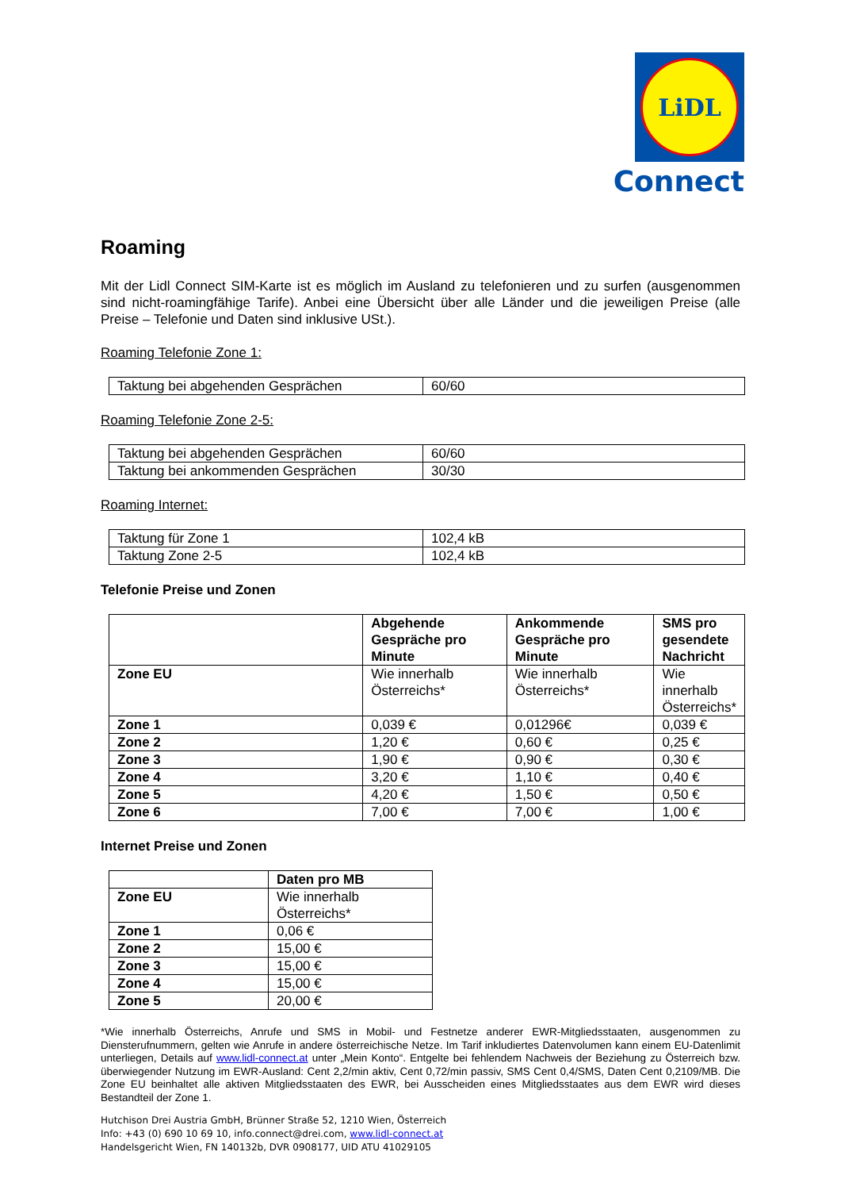LiDL
Connect
Roaming
Mit der Lidl Connect SIM-Karte ist es möglich im Ausland zu telefonieren und zu surfen (ausgenommen sind nicht-roamingfähige Tarife). Anbei eine Übersicht über alle Länder und die jeweiligen Preise (alle Preise – Telefonie und Daten sind inklusive USt.).
Roaming Telefonie Zone 1:
| Taktung bei abgehenden Gesprächen | 60/60 |
Roaming Telefonie Zone 2-5:
| Taktung bei abgehenden Gesprächen | 60/60 |
| Taktung bei ankommenden Gesprächen | 30/30 |
Roaming Internet:
| Taktung für Zone 1 | 102,4 kB |
| Taktung Zone 2-5 | 102,4 kB |
Telefonie Preise und Zonen
| | Abgehende Gespräche pro Minute | Ankommende Gespräche pro Minute | SMS pro gesendete Nachricht |
| Zone EU | Wie innerhalb Österreichs* | Wie innerhalb Österreichs* | Wie innerhalb Österreichs* |
| Zone 1 | 0,039 € | 0,01296€ | 0,039 € |
| Zone 2 | 1,20 € | 0,60 € | 0,25 € |
| Zone 3 | 1,90 € | 0,90 € | 0,30 € |
| Zone 4 | 3,20 € | 1,10 € | 0,40 € |
| Zone 5 | 4,20 € | 1,50 € | 0,50 € |
| Zone 6 | 7,00 € | 7,00 € | 1,00 € |
Internet Preise und Zonen
| | Daten pro MB |
| Zone EU | Wie innerhalb Österreichs* |
| Zone 1 | 0,06 € |
| Zone 2 | 15,00 € |
| Zone 3 | 15,00 € |
| Zone 4 | 15,00 € |
| Zone 5 | 20,00 € |
*Wie innerhalb Österreichs, Anrufe und SMS in Mobil- und Festnetze anderer EWR-Mitgliedsstaaten, ausgenommen zu Diensterufnummern, gelten wie Anrufe in andere österreichische Netze. Im Tarif inkludiertes Datenvolumen kann einem EU-Datenlimit unterliegen, Details auf www.lidl-connect.at unter „Mein Konto“. Entgelte bei fehlendem Nachweis der Beziehung zu Österreich bzw. überwiegender Nutzung im EWR-Ausland: Cent 2,2/min aktiv, Cent 0,72/min passiv, SMS Cent 0,4/SMS, Daten Cent 0,2109/MB. Die Zone EU beinhaltet alle aktiven Mitgliedsstaaten des EWR, bei Ausscheiden eines Mitgliedsstaates aus dem EWR wird dieses Bestandteil der Zone 1.
Hutchison Drei Austria GmbH, Brünner Straße 52, 1210 Wien, Österreich
Info: +43 (0) 690 10 69 10, info.connect@drei.com, www.lidl-connect.at
Handelsgericht Wien, FN 140132b, DVR 0908177, UID ATU 41029105